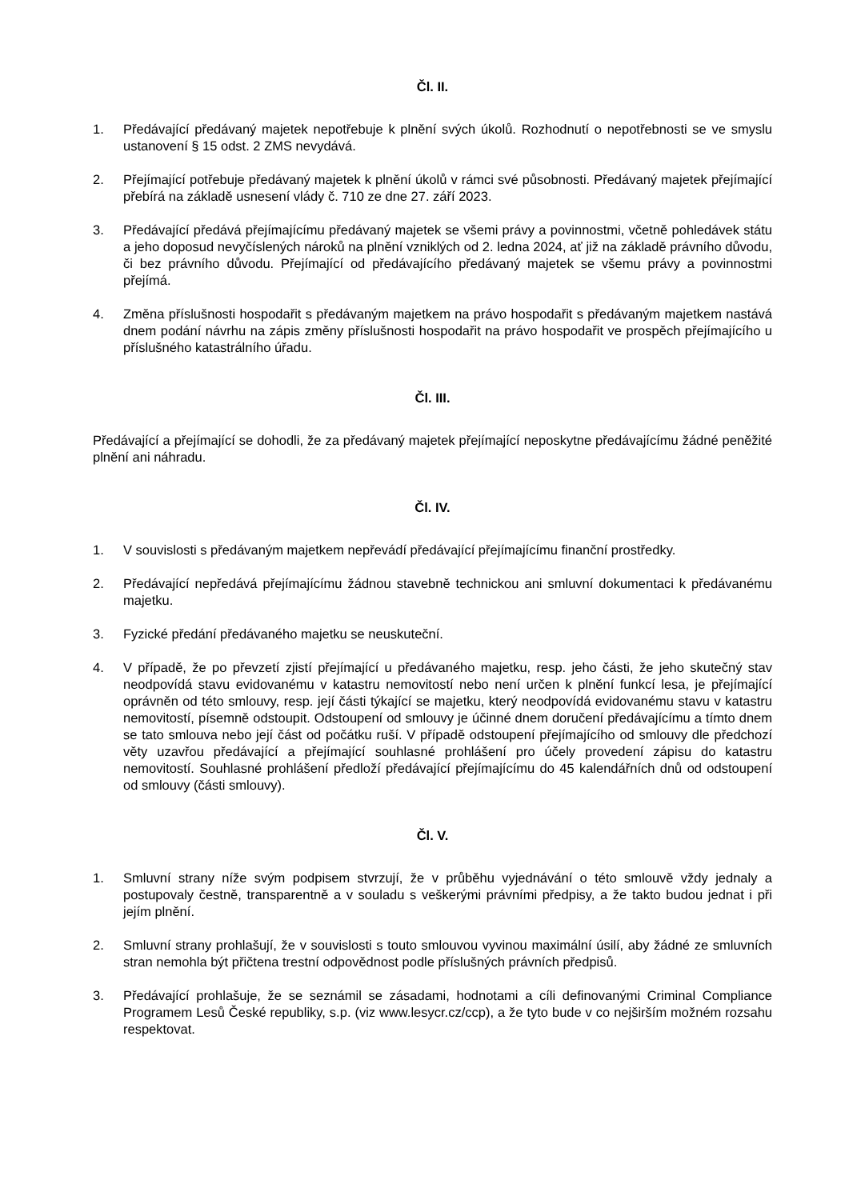Čl. II.
1. Předávající předávaný majetek nepotřebuje k plnění svých úkolů. Rozhodnutí o nepotřebnosti se ve smyslu ustanovení § 15 odst. 2 ZMS nevydává.
2. Přejímající potřebuje předávaný majetek k plnění úkolů v rámci své působnosti. Předávaný majetek přejímající přebírá na základě usnesení vlády č. 710 ze dne 27. září 2023.
3. Předávající předává přejímajícímu předávaný majetek se všemi právy a povinnostmi, včetně pohledávek státu a jeho doposud nevyčíslených nároků na plnění vzniklých od 2. ledna 2024, ať již na základě právního důvodu, či bez právního důvodu. Přejímající od předávajícího předávaný majetek se všemu právy a povinnostmi přejímá.
4. Změna příslušnosti hospodařit s předávaným majetkem na právo hospodařit s předávaným majetkem nastává dnem podání návrhu na zápis změny příslušnosti hospodařit na právo hospodařit ve prospěch přejímajícího u příslušného katastrálního úřadu.
Čl. III.
Předávající a přejímající se dohodli, že za předávaný majetek přejímající neposkytne předávajícímu žádné peněžité plnění ani náhradu.
Čl. IV.
1. V souvislosti s předávaným majetkem nepřevádí předávající přejímajícímu finanční prostředky.
2. Předávající nepředává přejímajícímu žádnou stavebně technickou ani smluvní dokumentaci k předávanému majetku.
3. Fyzické předání předávaného majetku se neuskuteční.
4. V případě, že po převzetí zjistí přejímající u předávaného majetku, resp. jeho části, že jeho skutečný stav neodpovídá stavu evidovanému v katastru nemovitostí nebo není určen k plnění funkcí lesa, je přejímající oprávněn od této smlouvy, resp. její části týkající se majetku, který neodpovídá evidovanému stavu v katastru nemovitostí, písemně odstoupit. Odstoupení od smlouvy je účinné dnem doručení předávajícímu a tímto dnem se tato smlouva nebo její část od počátku ruší. V případě odstoupení přejímajícího od smlouvy dle předchozí věty uzavřou předávající a přejímající souhlasné prohlášení pro účely provedení zápisu do katastru nemovitostí. Souhlasné prohlášení předloží předávající přejímajícímu do 45 kalendářních dnů od odstoupení od smlouvy (části smlouvy).
Čl. V.
1. Smluvní strany níže svým podpisem stvrzují, že v průběhu vyjednávání o této smlouvě vždy jednaly a postupovaly čestně, transparentně a v souladu s veškerými právními předpisy, a že takto budou jednat i při jejím plnění.
2. Smluvní strany prohlašují, že v souvislosti s touto smlouvou vyvinou maximální úsilí, aby žádné ze smluvních stran nemohla být přičtena trestní odpovědnost podle příslušných právních předpisů.
3. Předávající prohlašuje, že se seznámil se zásadami, hodnotami a cíli definovanými Criminal Compliance Programem Lesů České republiky, s.p. (viz www.lesycr.cz/ccp), a že tyto bude v co nejširším možném rozsahu respektovat.